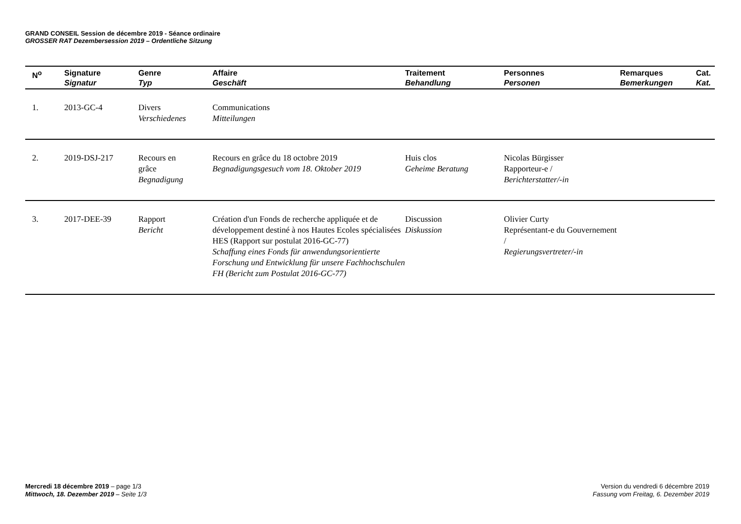GRAND CONSEIL Session de décembre 2019 - Séance ordinaire
GROSSER RAT Dezembersession 2019 – Ordentliche Sitzung
| N<sup>o</sup> | Signature Signatur | Genre Typ | Affaire Geschäft | Traitement Behandlung | Personnes Personen | Remarques Bemerkungen | Cat. Kat. |
| --- | --- | --- | --- | --- | --- | --- | --- |
| 1. | 2013-GC-4 | Divers Verschiedenes | Communications Mitteilungen | | | | |
| 2. | 2019-DSJ-217 | Recours en grâce Begnadigung | Recours en grâce du 18 octobre 2019 Begnadigungsgesuch vom 18. Oktober 2019 | Huis clos Geheime Beratung | Nicolas Bürgisser Rapporteur-e / Berichterstatter/-in | | |
| 3. | 2017-DEE-39 | Rapport Bericht | Création d'un Fonds de recherche appliquée et de développement destiné à nos Hautes Ecoles spécialisées HES (Rapport sur postulat 2016-GC-77) Schaffung eines Fonds für anwendungsorientierte Forschung und Entwicklung für unsere Fachhochschulen FH (Bericht zum Postulat 2016-GC-77) | Discussion Diskussion | Olivier Curty Représentant-e du Gouvernement / Regierungsvertreter/-in | | |
Mercredi 18 décembre 2019 – page 1/3
Mittwoch, 18. Dezember 2019 – Seite 1/3
Version du vendredi 6 décembre 2019
Fassung vom Freitag, 6. Dezember 2019